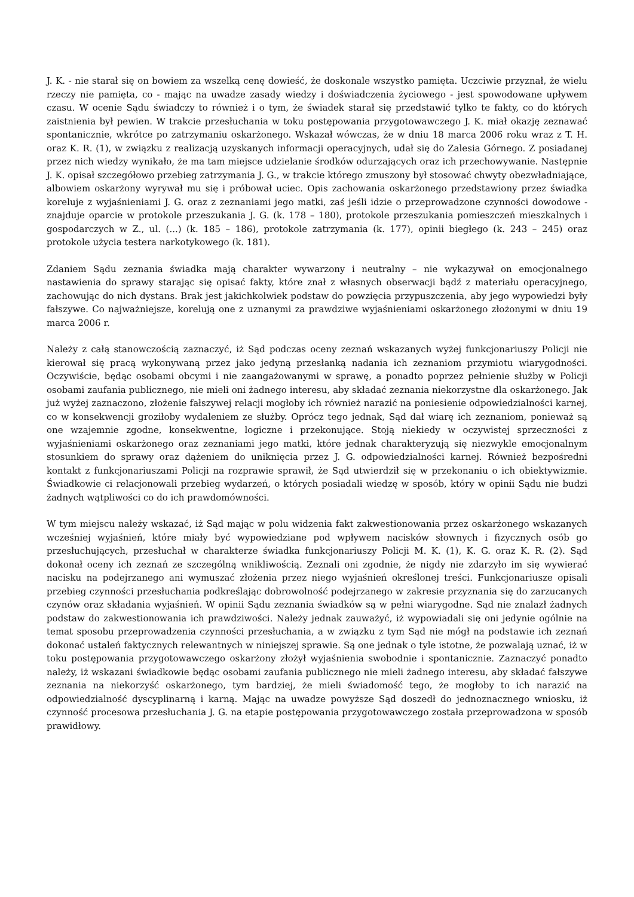J. K. - nie starał się on bowiem za wszelką cenę dowieść, że doskonale wszystko pamięta. Uczciwie przyznał, że wielu rzeczy nie pamięta, co - mając na uwadze zasady wiedzy i doświadczenia życiowego - jest spowodowane upływem czasu. W ocenie Sądu świadczy to również i o tym, że świadek starał się przedstawić tylko te fakty, co do których zaistnienia był pewien. W trakcie przesłuchania w toku postępowania przygotowawczego J. K. miał okazję zeznawać spontanicznie, wkrótce po zatrzymaniu oskarżonego. Wskazał wówczas, że w dniu 18 marca 2006 roku wraz z T. H. oraz K. R. (1), w związku z realizacją uzyskanych informacji operacyjnych, udał się do Zalesia Górnego. Z posiadanej przez nich wiedzy wynikało, że ma tam miejsce udzielanie środków odurzających oraz ich przechowywanie. Następnie J. K. opisał szczegółowo przebieg zatrzymania J. G., w trakcie którego zmuszony był stosować chwyty obezwładniające, albowiem oskarżony wyrywał mu się i próbował uciec. Opis zachowania oskarżonego przedstawiony przez świadka koreluje z wyjaśnieniami J. G. oraz z zeznaniami jego matki, zaś jeśli idzie o przeprowadzone czynności dowodowe - znajduje oparcie w protokole przeszukania J. G. (k. 178 – 180), protokole przeszukania pomieszczeń mieszkalnych i gospodarczych w Z., ul. (...) (k. 185 – 186), protokole zatrzymania (k. 177), opinii biegłego (k. 243 – 245) oraz protokole użycia testera narkotykowego (k. 181).
Zdaniem Sądu zeznania świadka mają charakter wywarzony i neutralny – nie wykazywał on emocjonalnego nastawienia do sprawy starając się opisać fakty, które znał z własnych obserwacji bądź z materiału operacyjnego, zachowując do nich dystans. Brak jest jakichkolwiek podstaw do powzięcia przypuszczenia, aby jego wypowiedzi były fałszywe. Co najważniejsze, korelują one z uznanymi za prawdziwe wyjaśnieniami oskarżonego złożonymi w dniu 19 marca 2006 r.
Należy z całą stanowczością zaznaczyć, iż Sąd podczas oceny zeznań wskazanych wyżej funkcjonariuszy Policji nie kierował się pracą wykonywaną przez jako jedyną przesłanką nadania ich zeznaniom przymiotu wiarygodności. Oczywiście, będąc osobami obcymi i nie zaangażowanymi w sprawę, a ponadto poprzez pełnienie służby w Policji osobami zaufania publicznego, nie mieli oni żadnego interesu, aby składać zeznania niekorzystne dla oskarżonego. Jak już wyżej zaznaczono, złożenie fałszywej relacji mogłoby ich również narazić na poniesienie odpowiedzialności karnej, co w konsekwencji groziłoby wydaleniem ze służby. Oprócz tego jednak, Sąd dał wiarę ich zeznaniom, ponieważ są one wzajemnie zgodne, konsekwentne, logiczne i przekonujące. Stoją niekiedy w oczywistej sprzeczności z wyjaśnieniami oskarżonego oraz zeznaniami jego matki, które jednak charakteryzują się niezwykle emocjonalnym stosunkiem do sprawy oraz dążeniem do uniknięcia przez J. G. odpowiedzialności karnej. Również bezpośredni kontakt z funkcjonariuszami Policji na rozprawie sprawił, że Sąd utwierdził się w przekonaniu o ich obiektywizmie. Świadkowie ci relacjonowali przebieg wydarzeń, o których posiadali wiedzę w sposób, który w opinii Sądu nie budzi żadnych wątpliwości co do ich prawdomówności.
W tym miejscu należy wskazać, iż Sąd mając w polu widzenia fakt zakwestionowania przez oskarżonego wskazanych wcześniej wyjaśnień, które miały być wypowiedziane pod wpływem nacisków słownych i fizycznych osób go przesłuchujących, przesłuchał w charakterze świadka funkcjonariuszy Policji M. K. (1), K. G. oraz K. R. (2). Sąd dokonał oceny ich zeznań ze szczególną wnikliwością. Zeznali oni zgodnie, że nigdy nie zdarzyło im się wywierać nacisku na podejrzanego ani wymuszać złożenia przez niego wyjaśnień określonej treści. Funkcjonariusze opisali przebieg czynności przesłuchania podkreślając dobrowolność podejrzanego w zakresie przyznania się do zarzucanych czynów oraz składania wyjaśnień. W opinii Sądu zeznania świadków są w pełni wiarygodne. Sąd nie znalazł żadnych podstaw do zakwestionowania ich prawdziwości. Należy jednak zauważyć, iż wypowiadali się oni jedynie ogólnie na temat sposobu przeprowadzenia czynności przesłuchania, a w związku z tym Sąd nie mógł na podstawie ich zeznań dokonać ustaleń faktycznych relewantnych w niniejszej sprawie. Są one jednak o tyle istotne, że pozwalają uznać, iż w toku postępowania przygotowawczego oskarżony złożył wyjaśnienia swobodnie i spontanicznie. Zaznaczyć ponadto należy, iż wskazani świadkowie będąc osobami zaufania publicznego nie mieli żadnego interesu, aby składać fałszywe zeznania na niekorzyść oskarżonego, tym bardziej, że mieli świadomość tego, że mogłoby to ich narazić na odpowiedzialność dyscyplinarną i karną. Mając na uwadze powyższe Sąd doszedł do jednoznacznego wniosku, iż czynność procesowa przesłuchania J. G. na etapie postępowania przygotowawczego została przeprowadzona w sposób prawidłowy.